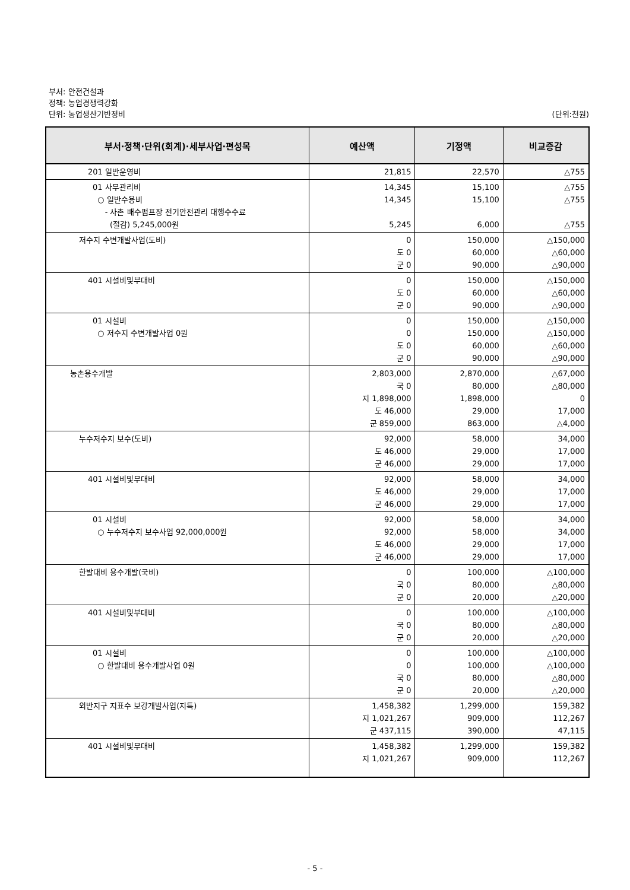부서: 안전건설과
정책: 농업경쟁력강화
단위: 농업생산기반정비 (단위:천원)
| 부서·정책·단위(회계)·세부사업·편성목 | 예산액 | 기정액 | 비교증감 |
| --- | --- | --- | --- |
| 201 일반운영비 | 21,815 | 22,570 | △755 |
| 01 사무관리비 ○ 일반수용비 - 사촌 배수펌프장 전기안전관리 대행수수료 (절감) 5,245,000원 | 14,345 14,345 5,245 | 15,100 15,100 6,000 | △755 △755 △755 |
| 저수지 수변개발사업(도비) | 0 도 0 군 0 | 150,000 60,000 90,000 | △150,000 △60,000 △90,000 |
| 401 시설비및부대비 | 0 도 0 군 0 | 150,000 60,000 90,000 | △150,000 △60,000 △90,000 |
| 01 시설비 ○ 저수지 수변개발사업 0원 | 0 0 도 0 군 0 | 150,000 150,000 60,000 90,000 | △150,000 △150,000 △60,000 △90,000 |
| 농촌용수개발 | 2,803,000 국 0 지 1,898,000 도 46,000 군 859,000 | 2,870,000 80,000 1,898,000 29,000 863,000 | △67,000 △80,000 0 17,000 △4,000 |
| 누수저수지 보수(도비) | 92,000 도 46,000 군 46,000 | 58,000 29,000 29,000 | 34,000 17,000 17,000 |
| 401 시설비및부대비 | 92,000 도 46,000 군 46,000 | 58,000 29,000 29,000 | 34,000 17,000 17,000 |
| 01 시설비 ○ 누수저수지 보수사업 92,000,000원 | 92,000 92,000 도 46,000 군 46,000 | 58,000 58,000 29,000 29,000 | 34,000 34,000 17,000 17,000 |
| 한발대비 용수개발(국비) | 0 국 0 군 0 | 100,000 80,000 20,000 | △100,000 △80,000 △20,000 |
| 401 시설비및부대비 | 0 국 0 군 0 | 100,000 80,000 20,000 | △100,000 △80,000 △20,000 |
| 01 시설비 ○ 한발대비 용수개발사업 0원 | 0 0 국 0 군 0 | 100,000 100,000 80,000 20,000 | △100,000 △100,000 △80,000 △20,000 |
| 외반지구 지표수 보강개발사업(지특) | 1,458,382 지 1,021,267 군 437,115 | 1,299,000 909,000 390,000 | 159,382 112,267 47,115 |
| 401 시설비및부대비 | 1,458,382 지 1,021,267 | 1,299,000 909,000 | 159,382 112,267 |
- 5 -